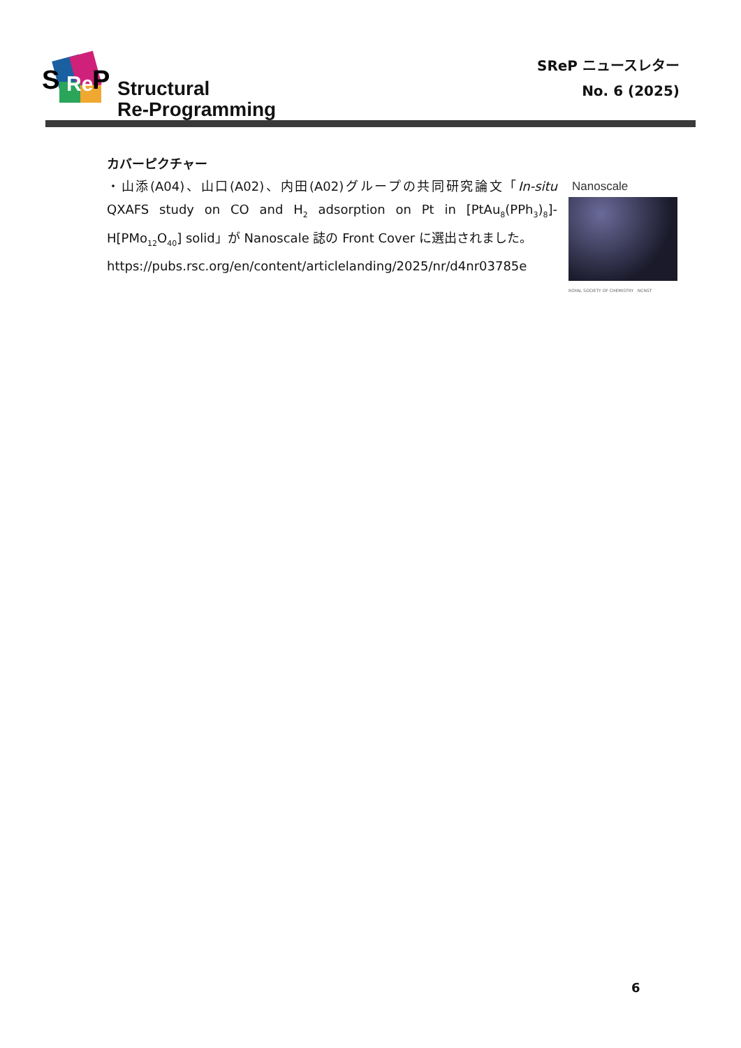S
Re
P
Structural
Re-Programming
SReP ニュースレター
No. 6 (2025)
カバーピクチャー
・山添(A04)、山口(A02)、内田(A02)グループの共同研究論文「In-situ QXAFS study on CO and H<sub>2</sub> adsorption on Pt in [PtAu<sub>8</sub>(PPh<sub>3</sub>)<sub>8</sub>]-H[PMo<sub>12</sub>O<sub>40</sub>] solid」が Nanoscale 誌の Front Cover に選出されました。
https://pubs.rsc.org/en/content/articlelanding/2025/nr/d4nr03785e
Nanoscale
ROYAL SOCIETY OF CHEMISTRY NCNST
6